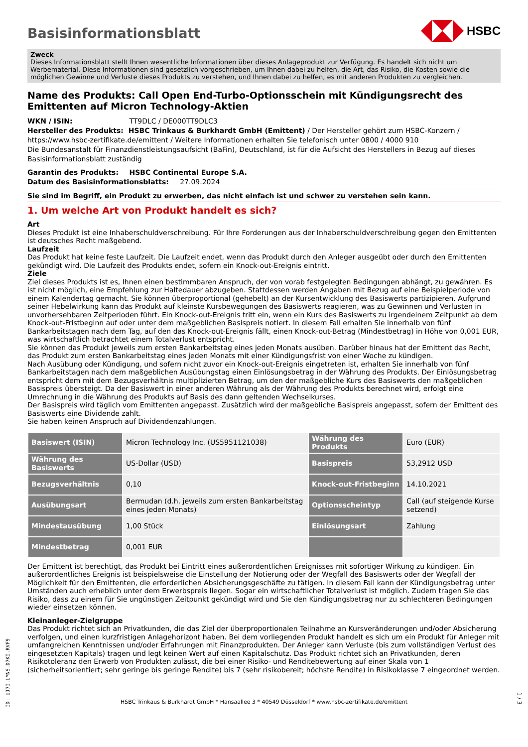Basisinformationsblatt
HSBC
Zweck
Dieses Informationsblatt stellt Ihnen wesentliche Informationen über dieses Anlageprodukt zur Verfügung. Es handelt sich nicht um Werbematerial. Diese Informationen sind gesetzlich vorgeschrieben, um Ihnen dabei zu helfen, die Art, das Risiko, die Kosten sowie die möglichen Gewinne und Verluste dieses Produkts zu verstehen, und Ihnen dabei zu helfen, es mit anderen Produkten zu vergleichen.
Name des Produkts: Call Open End-Turbo-Optionsschein mit Kündigungsrecht des Emittenten auf Micron Technology-Aktien
WKN / ISIN: TT9DLC / DE000TT9DLC3
Hersteller des Produkts: HSBC Trinkaus & Burkhardt GmbH (Emittent) / Der Hersteller gehört zum HSBC-Konzern / https://www.hsbc-zertifikate.de/emittent / Weitere Informationen erhalten Sie telefonisch unter 0800 / 4000 910
Die Bundesanstalt für Finanzdienstleistungsaufsicht (BaFin), Deutschland, ist für die Aufsicht des Herstellers in Bezug auf dieses Basisinformationsblatt zuständig
Garantin des Produkts: HSBC Continental Europe S.A.
Datum des Basisinformationsblatts: 27.09.2024
Sie sind im Begriff, ein Produkt zu erwerben, das nicht einfach ist und schwer zu verstehen sein kann.
1. Um welche Art von Produkt handelt es sich?
Art
Dieses Produkt ist eine Inhaberschuldverschreibung. Für Ihre Forderungen aus der Inhaberschuldverschreibung gegen den Emittenten ist deutsches Recht maßgebend.
Laufzeit
Das Produkt hat keine feste Laufzeit. Die Laufzeit endet, wenn das Produkt durch den Anleger ausgeübt oder durch den Emittenten gekündigt wird. Die Laufzeit des Produkts endet, sofern ein Knock-out-Ereignis eintritt.
Ziele
Ziel dieses Produkts ist es, Ihnen einen bestimmbaren Anspruch, der von vorab festgelegten Bedingungen abhängt, zu gewähren. Es ist nicht möglich, eine Empfehlung zur Haltedauer abzugeben. Stattdessen werden Angaben mit Bezug auf eine Beispielperiode von einem Kalendertag gemacht. Sie können überproportional (gehebelt) an der Kursentwicklung des Basiswerts partizipieren. Aufgrund seiner Hebelwirkung kann das Produkt auf kleinste Kursbewegungen des Basiswerts reagieren, was zu Gewinnen und Verlusten in unvorhersehbaren Zeitperioden führt. Ein Knock-out-Ereignis tritt ein, wenn ein Kurs des Basiswerts zu irgendeinem Zeitpunkt ab dem Knock-out-Fristbeginn auf oder unter dem maßgeblichen Basispreis notiert. In diesem Fall erhalten Sie innerhalb von fünf Bankarbeitstagen nach dem Tag, auf den das Knock-out-Ereignis fällt, einen Knock-out-Betrag (Mindestbetrag) in Höhe von 0,001 EUR, was wirtschaftlich betrachtet einem Totalverlust entspricht.
Sie können das Produkt jeweils zum ersten Bankarbeitstag eines jeden Monats ausüben. Darüber hinaus hat der Emittent das Recht, das Produkt zum ersten Bankarbeitstag eines jeden Monats mit einer Kündigungsfrist von einer Woche zu kündigen.
Nach Ausübung oder Kündigung, und sofern nicht zuvor ein Knock-out-Ereignis eingetreten ist, erhalten Sie innerhalb von fünf Bankarbeitstagen nach dem maßgeblichen Ausübungstag einen Einlösungsbetrag in der Währung des Produkts. Der Einlösungsbetrag entspricht dem mit dem Bezugsverhältnis multiplizierten Betrag, um den der maßgebliche Kurs des Basiswerts den maßgeblichen Basispreis übersteigt. Da der Basiswert in einer anderen Währung als der Währung des Produkts berechnet wird, erfolgt eine Umrechnung in die Währung des Produkts auf Basis des dann geltenden Wechselkurses.
Der Basispreis wird täglich vom Emittenten angepasst. Zusätzlich wird der maßgebliche Basispreis angepasst, sofern der Emittent des Basiswerts eine Dividende zahlt.
Sie haben keinen Anspruch auf Dividendenzahlungen.
| Basiswert (ISIN) | Micron Technology Inc. (US5951121038) | Währung des Produkts | Euro (EUR) |
| Währung des Basiswerts | US-Dollar (USD) | Basispreis | 53,2912 USD |
| Bezugsverhältnis | 0,10 | Knock-out-Fristbeginn | 14.10.2021 |
| Ausübungsart | Bermudan (d.h. jeweils zum ersten Bankarbeitstag eines jeden Monats) | Optionsscheintyp | Call (auf steigende Kurse setzend) |
| Mindestausübung | 1,00 Stück | Einlösungsart | Zahlung |
| Mindestbetrag | 0,001 EUR | | |
Der Emittent ist berechtigt, das Produkt bei Eintritt eines außerordentlichen Ereignisses mit sofortiger Wirkung zu kündigen. Ein außerordentliches Ereignis ist beispielsweise die Einstellung der Notierung oder der Wegfall des Basiswerts oder der Wegfall der Möglichkeit für den Emittenten, die erforderlichen Absicherungsgeschäfte zu tätigen. In diesem Fall kann der Kündigungsbetrag unter Umständen auch erheblich unter dem Erwerbspreis liegen. Sogar ein wirtschaftlicher Totalverlust ist möglich. Zudem tragen Sie das Risiko, dass zu einem für Sie ungünstigen Zeitpunkt gekündigt wird und Sie den Kündigungsbetrag nur zu schlechteren Bedingungen wieder einsetzen können.
Kleinanleger-Zielgruppe
Das Produkt richtet sich an Privatkunden, die das Ziel der überproportionalen Teilnahme an Kursveränderungen und/oder Absicherung verfolgen, und einen kurzfristigen Anlagehorizont haben. Bei dem vorliegenden Produkt handelt es sich um ein Produkt für Anleger mit umfangreichen Kenntnissen und/oder Erfahrungen mit Finanzprodukten. Der Anleger kann Verluste (bis zum vollständigen Verlust des eingesetzten Kapitals) tragen und legt keinen Wert auf einen Kapitalschutz. Das Produkt richtet sich an Privatkunden, deren Risikotoleranz den Erwerb von Produkten zulässt, die bei einer Risiko- und Renditebewertung auf einer Skala von 1 (sicherheitsorientiert; sehr geringe bis geringe Rendite) bis 7 (sehr risikobereit; höchste Rendite) in Risikoklasse 7 eingeordnet werden.
ID: UJ7I.UMNS.D7KI.RVF9
HSBC Trinkaus & Burkhardt GmbH * Hansaallee 3 * 40549 Düsseldorf * www.hsbc-zertifikate.de/emittent
1 / 3